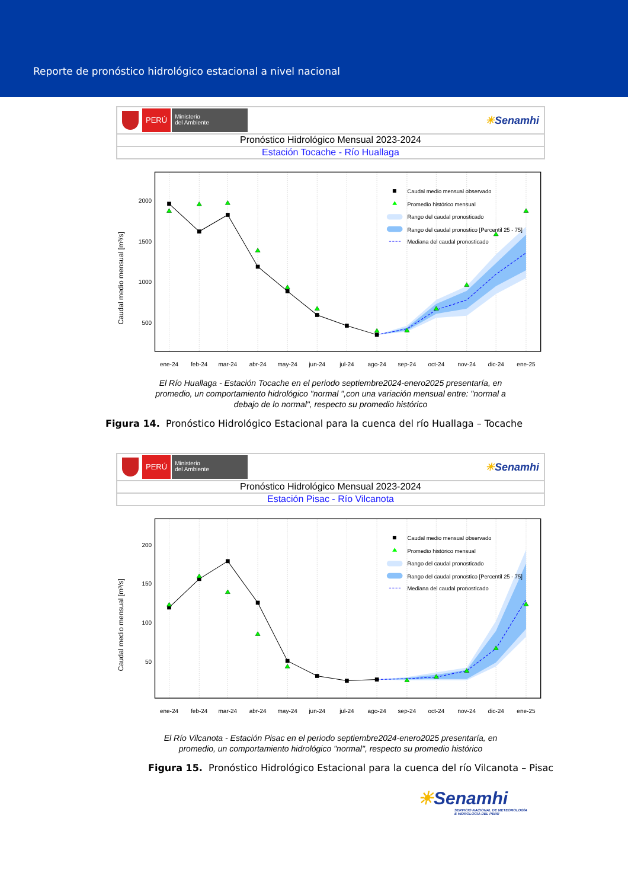Reporte de pronóstico hidrológico estacional a nivel nacional
PERÚ
Ministerio
del Ambiente
☀Senamhi
Pronóstico Hidrológico Mensual 2023-2024
Estación Tocache - Río Huallaga
2000
1500
1000
500
Caudal medio mensual [m³/s]
ene-24
feb-24
mar-24
abr-24
may-24
jun-24
jul-24
ago-24
sep-24
oct-24
nov-24
dic-24
ene-25
Caudal medio mensual observado
Promedio histórico mensual
Rango del caudal pronosticado
Rango del caudal pronostico [Percentil 25 - 75]
Mediana del caudal pronosticado
El Río Huallaga - Estación Tocache en el periodo septiembre2024-enero2025 presentaría, en promedio, un comportamiento hidrológico "normal ",con una variación mensual entre: "normal a debajo de lo normal", respecto su promedio histórico
Figura 14. Pronóstico Hidrológico Estacional para la cuenca del río Huallaga – Tocache
PERÚ
Ministerio
del Ambiente
☀Senamhi
Pronóstico Hidrológico Mensual 2023-2024
Estación Pisac - Río Vilcanota
200
150
100
50
Caudal medio mensual [m³/s]
ene-24
feb-24
mar-24
abr-24
may-24
jun-24
jul-24
ago-24
sep-24
oct-24
nov-24
dic-24
ene-25
Caudal medio mensual observado
Promedio histórico mensual
Rango del caudal pronosticado
Rango del caudal pronostico [Percentil 25 - 75]
Mediana del caudal pronosticado
El Río Vilcanota - Estación Pisac en el periodo septiembre2024-enero2025 presentaría, en promedio, un comportamiento hidrológico "normal", respecto su promedio histórico
Figura 15. Pronóstico Hidrológico Estacional para la cuenca del río Vilcanota – Pisac
☀Senamhi
SERVICIO NACIONAL DE METEOROLOGÍA
E HIDROLOGÍA DEL PERÚ